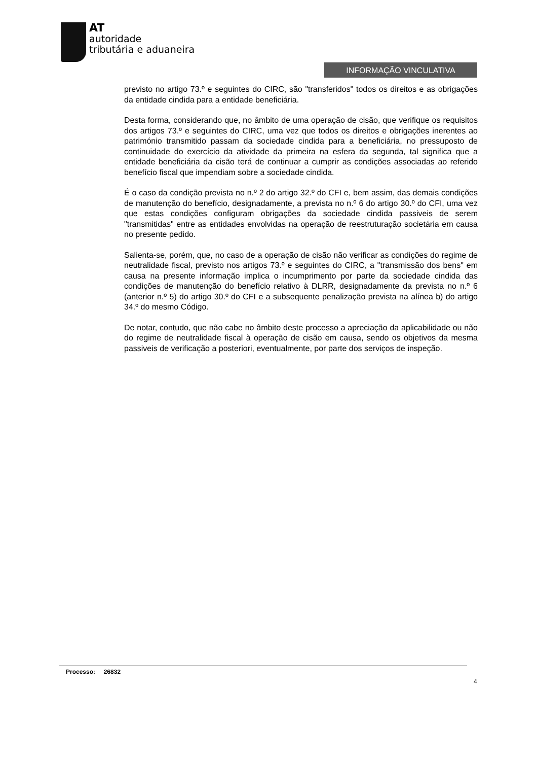AT
autoridade
tributária e aduaneira
INFORMAÇÃO VINCULATIVA
previsto no artigo 73.º e seguintes do CIRC, são "transferidos" todos os direitos e as obrigações da entidade cindida para a entidade beneficiária.
Desta forma, considerando que, no âmbito de uma operação de cisão, que verifique os requisitos dos artigos 73.º e seguintes do CIRC, uma vez que todos os direitos e obrigações inerentes ao património transmitido passam da sociedade cindida para a beneficiária, no pressuposto de continuidade do exercício da atividade da primeira na esfera da segunda, tal significa que a entidade beneficiária da cisão terá de continuar a cumprir as condições associadas ao referido benefício fiscal que impendiam sobre a sociedade cindida.
É o caso da condição prevista no n.º 2 do artigo 32.º do CFI e, bem assim, das demais condições de manutenção do benefício, designadamente, a prevista no n.º 6 do artigo 30.º do CFI, uma vez que estas condições configuram obrigações da sociedade cindida passiveis de serem "transmitidas" entre as entidades envolvidas na operação de reestruturação societária em causa no presente pedido.
Salienta-se, porém, que, no caso de a operação de cisão não verificar as condições do regime de neutralidade fiscal, previsto nos artigos 73.º e seguintes do CIRC, a "transmissão dos bens" em causa na presente informação implica o incumprimento por parte da sociedade cindida das condições de manutenção do benefício relativo à DLRR, designadamente da prevista no n.º 6 (anterior n.º 5) do artigo 30.º do CFI e a subsequente penalização prevista na alínea b) do artigo 34.º do mesmo Código.
De notar, contudo, que não cabe no âmbito deste processo a apreciação da aplicabilidade ou não do regime de neutralidade fiscal à operação de cisão em causa, sendo os objetivos da mesma passiveis de verificação a posteriori, eventualmente, por parte dos serviços de inspeção.
Processo: 26832
4